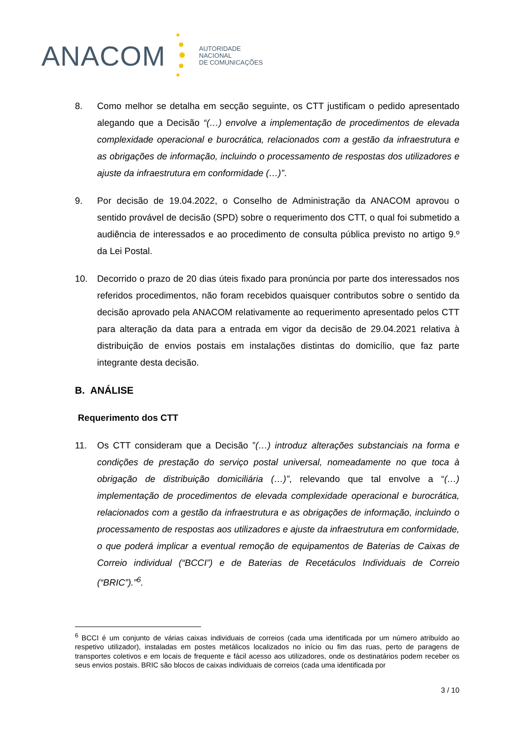ANACOM
AUTORIDADE
NACIONAL
DE COMUNICAÇÕES
8. Como melhor se detalha em secção seguinte, os CTT justificam o pedido apresentado alegando que a Decisão “(…) envolve a implementação de procedimentos de elevada complexidade operacional e burocrática, relacionados com a gestão da infraestrutura e as obrigações de informação, incluindo o processamento de respostas dos utilizadores e ajuste da infraestrutura em conformidade (…)”.
9. Por decisão de 19.04.2022, o Conselho de Administração da ANACOM aprovou o sentido provável de decisão (SPD) sobre o requerimento dos CTT, o qual foi submetido a audiência de interessados e ao procedimento de consulta pública previsto no artigo 9.º da Lei Postal.
10. Decorrido o prazo de 20 dias úteis fixado para pronúncia por parte dos interessados nos referidos procedimentos, não foram recebidos quaisquer contributos sobre o sentido da decisão aprovado pela ANACOM relativamente ao requerimento apresentado pelos CTT para alteração da data para a entrada em vigor da decisão de 29.04.2021 relativa à distribuição de envios postais em instalações distintas do domicílio, que faz parte integrante desta decisão.
B. ANÁLISE
Requerimento dos CTT
11. Os CTT consideram que a Decisão ”(…) introduz alterações substanciais na forma e condições de prestação do serviço postal universal, nomeadamente no que toca à obrigação de distribuição domiciliária (…)”, relevando que tal envolve a “(…) implementação de procedimentos de elevada complexidade operacional e burocrática, relacionados com a gestão da infraestrutura e as obrigações de informação, incluindo o processamento de respostas aos utilizadores e ajuste da infraestrutura em conformidade, o que poderá implicar a eventual remoção de equipamentos de Baterias de Caixas de Correio individual (“BCCI”) e de Baterias de Recetáculos Individuais de Correio (“BRIC”).”<sup>6</sup>.
<sup>6</sup> BCCI é um conjunto de várias caixas individuais de correios (cada uma identificada por um número atribuído ao respetivo utilizador), instaladas em postes metálicos localizados no início ou fim das ruas, perto de paragens de transportes coletivos e em locais de frequente e fácil acesso aos utilizadores, onde os destinatários podem receber os seus envios postais. BRIC são blocos de caixas individuais de correios (cada uma identificada por
3 / 10